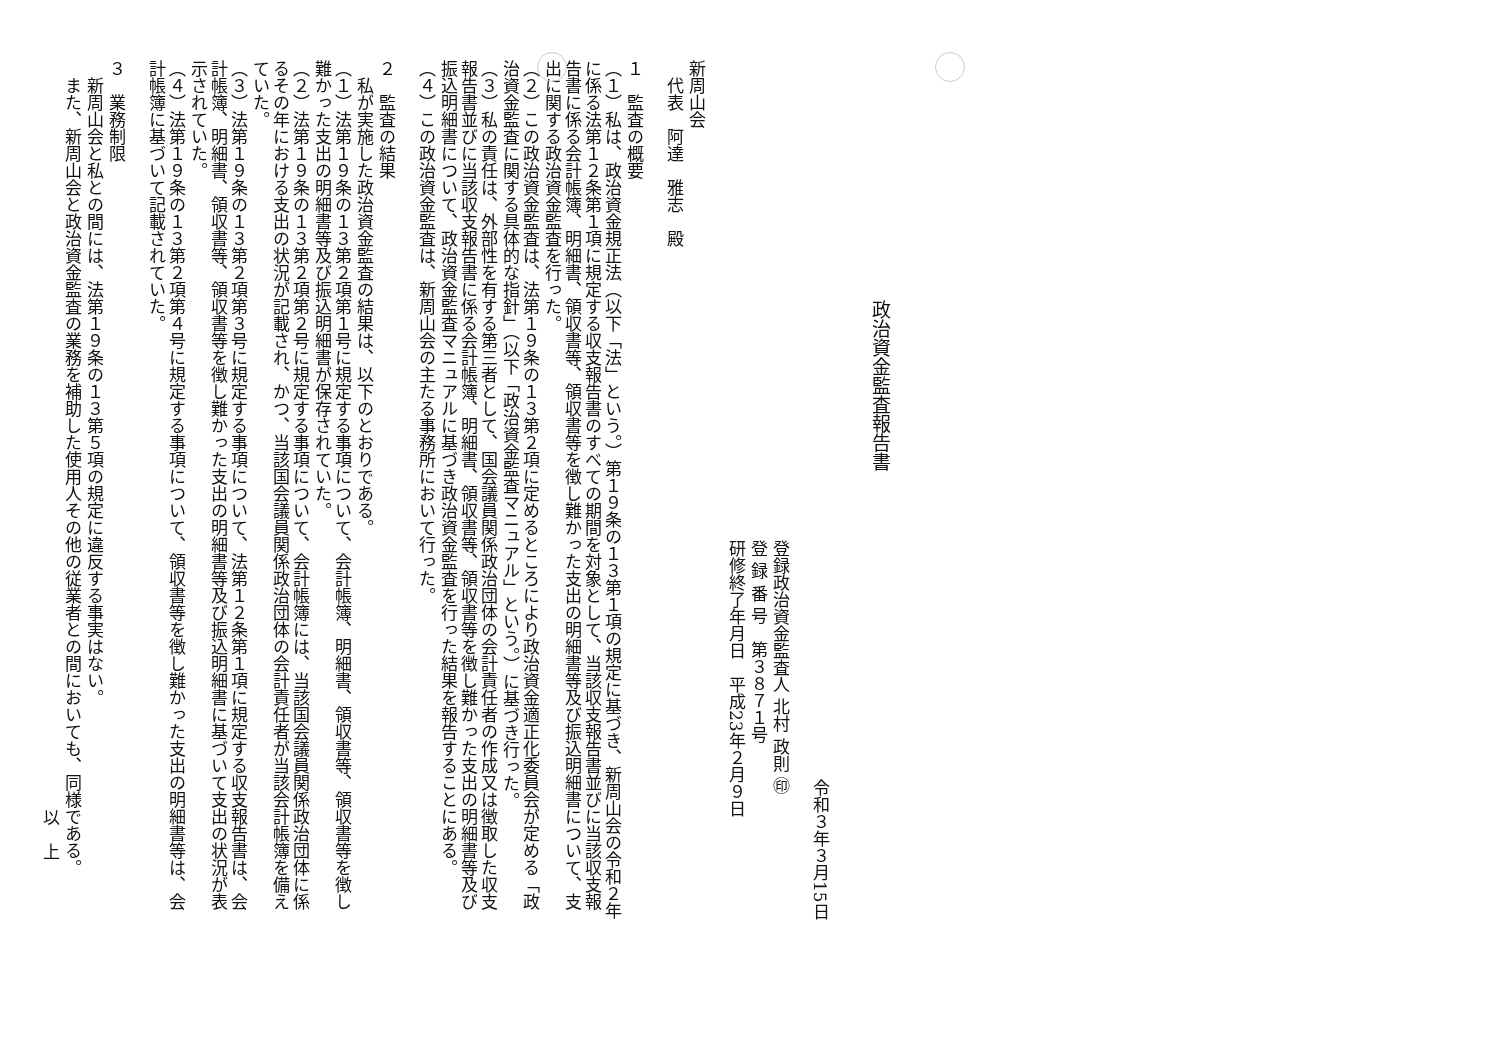政治資金監査報告書
令和３年３月15日
登録政治資金監査人 北村 政則 ㊞
登 録 番 号　第３８７１号
研修終了年月日　平成23年２月９日
新周山会
　代表　阿達　雅志　殿
１　監査の概要
（１）私は、政治資金規正法（以下「法」という。）第１９条の１３第１項の規定に基づき、新周山会の令和２年に係る法第１２条第１項に規定する収支報告書のすべての期間を対象として、当該収支報告書並びに当該収支報告書に係る会計帳簿、明細書、領収書等、領収書等を徴し難かった支出の明細書等及び振込明細書について、支出に関する政治資金監査を行った。
（２）この政治資金監査は、法第１９条の１３第２項に定めるところにより政治資金適正化委員会が定める「政治資金監査に関する具体的な指針」（以下「政治資金監査マニュアル」という。）に基づき行った。
（３）私の責任は、外部性を有する第三者として、国会議員関係政治団体の会計責任者の作成又は徴取した収支報告書並びに当該収支報告書に係る会計帳簿、明細書、領収書等、領収書等を徴し難かった支出の明細書等及び振込明細書について、政治資金監査マニュアルに基づき政治資金監査を行った結果を報告することにある。
（４）この政治資金監査は、新周山会の主たる事務所において行った。
２　監査の結果
　私が実施した政治資金監査の結果は、以下のとおりである。
（１）法第１９条の１３第２項第１号に規定する事項について、会計帳簿、明細書、領収書等、領収書等を徴し難かった支出の明細書等及び振込明細書が保存されていた。
（２）法第１９条の１３第２項第２号に規定する事項について、会計帳簿には、当該国会議員関係政治団体に係るその年における支出の状況が記載され、かつ、当該国会議員関係政治団体の会計責任者が当該会計帳簿を備えていた。
（３）法第１９条の１３第２項第３号に規定する事項について、法第１２条第１項に規定する収支報告書は、会計帳簿、明細書、領収書等、領収書等を徴し難かった支出の明細書等及び振込明細書に基づいて支出の状況が表示されていた。
（４）法第１９条の１３第２項第４号に規定する事項について、領収書等を徴し難かった支出の明細書等は、会計帳簿に基づいて記載されていた。
３　業務制限
　新周山会と私との間には、法第１９条の１３第５項の規定に違反する事実はない。
　また、新周山会と政治資金監査の業務を補助した使用人その他の従業者との間においても、同様である。
以　上